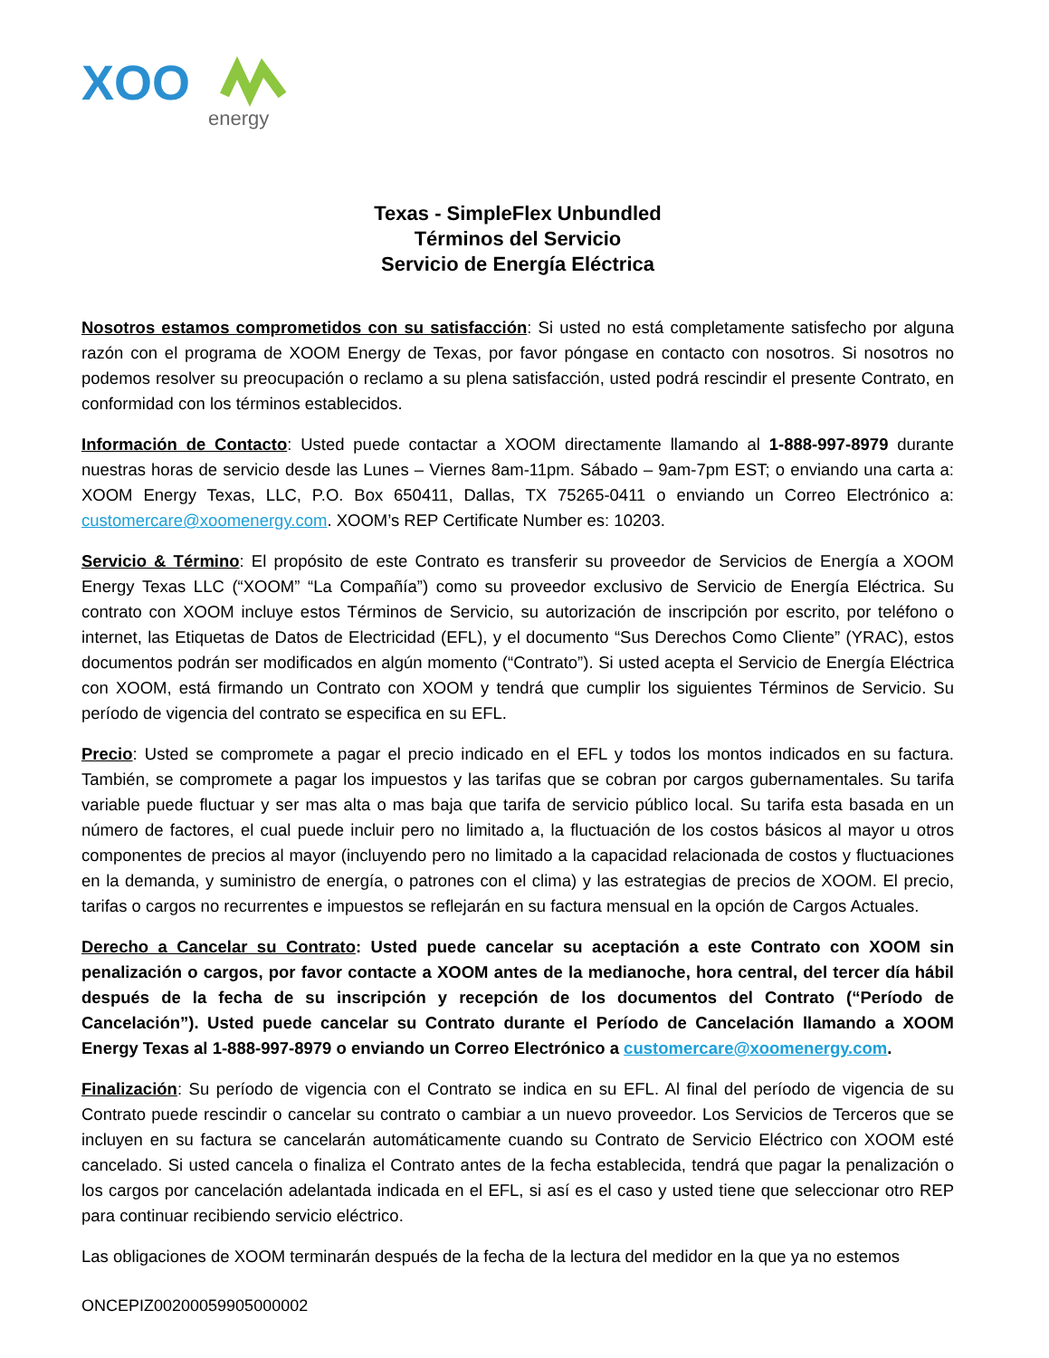XOO
energy
Texas - SimpleFlex Unbundled
Términos del Servicio
Servicio de Energía Eléctrica
Nosotros estamos comprometidos con su satisfacción: Si usted no está completamente satisfecho por alguna razón con el programa de XOOM Energy de Texas, por favor póngase en contacto con nosotros. Si nosotros no podemos resolver su preocupación o reclamo a su plena satisfacción, usted podrá rescindir el presente Contrato, en conformidad con los términos establecidos.
Información de Contacto: Usted puede contactar a XOOM directamente llamando al 1-888-997-8979 durante nuestras horas de servicio desde las Lunes – Viernes 8am-11pm. Sábado – 9am-7pm EST; o enviando una carta a: XOOM Energy Texas, LLC, P.O. Box 650411, Dallas, TX 75265-0411 o enviando un Correo Electrónico a: customercare@xoomenergy.com. XOOM’s REP Certificate Number es: 10203.
Servicio & Término: El propósito de este Contrato es transferir su proveedor de Servicios de Energía a XOOM Energy Texas LLC (“XOOM” “La Compañía”) como su proveedor exclusivo de Servicio de Energía Eléctrica. Su contrato con XOOM incluye estos Términos de Servicio, su autorización de inscripción por escrito, por teléfono o internet, las Etiquetas de Datos de Electricidad (EFL), y el documento “Sus Derechos Como Cliente” (YRAC), estos documentos podrán ser modificados en algún momento (“Contrato”). Si usted acepta el Servicio de Energía Eléctrica con XOOM, está firmando un Contrato con XOOM y tendrá que cumplir los siguientes Términos de Servicio. Su período de vigencia del contrato se especifica en su EFL.
Precio: Usted se compromete a pagar el precio indicado en el EFL y todos los montos indicados en su factura. También, se compromete a pagar los impuestos y las tarifas que se cobran por cargos gubernamentales. Su tarifa variable puede fluctuar y ser mas alta o mas baja que tarifa de servicio público local. Su tarifa esta basada en un número de factores, el cual puede incluir pero no limitado a, la fluctuación de los costos básicos al mayor u otros componentes de precios al mayor (incluyendo pero no limitado a la capacidad relacionada de costos y fluctuaciones en la demanda, y suministro de energía, o patrones con el clima) y las estrategias de precios de XOOM. El precio, tarifas o cargos no recurrentes e impuestos se reflejarán en su factura mensual en la opción de Cargos Actuales.
Derecho a Cancelar su Contrato: Usted puede cancelar su aceptación a este Contrato con XOOM sin penalización o cargos, por favor contacte a XOOM antes de la medianoche, hora central, del tercer día hábil después de la fecha de su inscripción y recepción de los documentos del Contrato (“Período de Cancelación”). Usted puede cancelar su Contrato durante el Período de Cancelación llamando a XOOM Energy Texas al 1-888-997-8979 o enviando un Correo Electrónico a customercare@xoomenergy.com.
Finalización: Su período de vigencia con el Contrato se indica en su EFL. Al final del período de vigencia de su Contrato puede rescindir o cancelar su contrato o cambiar a un nuevo proveedor. Los Servicios de Terceros que se incluyen en su factura se cancelarán automáticamente cuando su Contrato de Servicio Eléctrico con XOOM esté cancelado. Si usted cancela o finaliza el Contrato antes de la fecha establecida, tendrá que pagar la penalización o los cargos por cancelación adelantada indicada en el EFL, si así es el caso y usted tiene que seleccionar otro REP para continuar recibiendo servicio eléctrico.
Las obligaciones de XOOM terminarán después de la fecha de la lectura del medidor en la que ya no estemos
ONCEPIZ00200059905000002